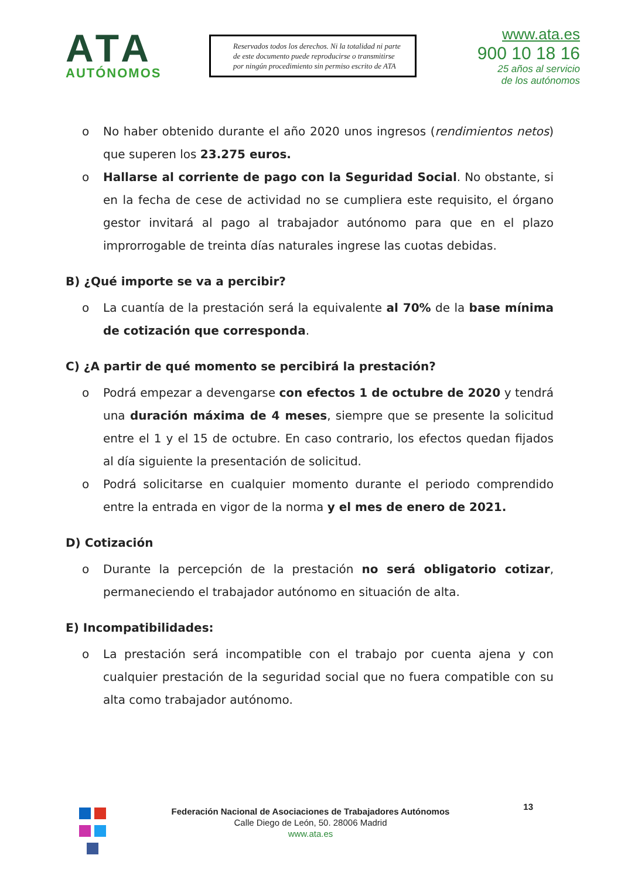ATA
AUTÓNOMOS
Reservados todos los derechos. Ni la totalidad ni parte de este documento puede reproducirse o transmitirse por ningún procedimiento sin permiso escrito de ATA
www.ata.es
900 10 18 16
25 años al servicio
de los autónomos
o No haber obtenido durante el año 2020 unos ingresos (rendimientos netos) que superen los 23.275 euros.
o Hallarse al corriente de pago con la Seguridad Social. No obstante, si en la fecha de cese de actividad no se cumpliera este requisito, el órgano gestor invitará al pago al trabajador autónomo para que en el plazo improrrogable de treinta días naturales ingrese las cuotas debidas.
B) ¿Qué importe se va a percibir?
o La cuantía de la prestación será la equivalente al 70% de la base mínima de cotización que corresponda.
C) ¿A partir de qué momento se percibirá la prestación?
o Podrá empezar a devengarse con efectos 1 de octubre de 2020 y tendrá una duración máxima de 4 meses, siempre que se presente la solicitud entre el 1 y el 15 de octubre. En caso contrario, los efectos quedan fijados al día siguiente la presentación de solicitud.
o Podrá solicitarse en cualquier momento durante el periodo comprendido entre la entrada en vigor de la norma y el mes de enero de 2021.
D) Cotización
o Durante la percepción de la prestación no será obligatorio cotizar, permaneciendo el trabajador autónomo en situación de alta.
E) Incompatibilidades:
o La prestación será incompatible con el trabajo por cuenta ajena y con cualquier prestación de la seguridad social que no fuera compatible con su alta como trabajador autónomo.
13
Federación Nacional de Asociaciones de Trabajadores Autónomos
Calle Diego de León, 50. 28006 Madrid
www.ata.es